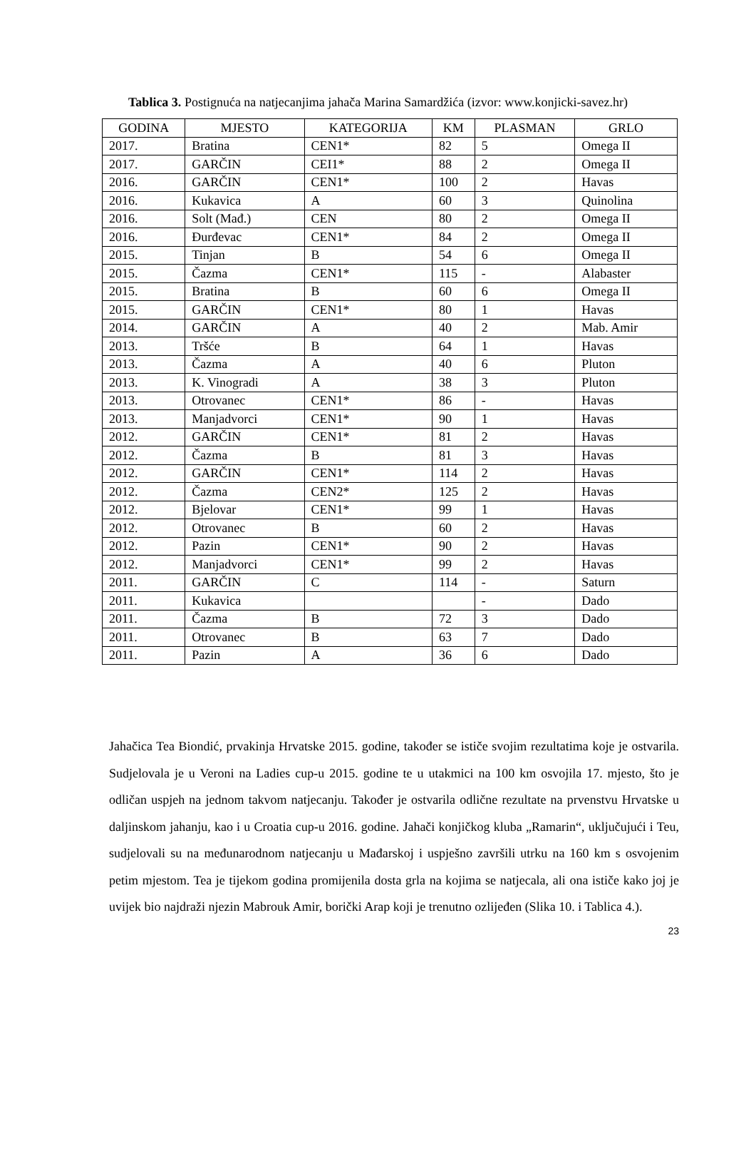Tablica 3. Postignuća na natjecanjima jahača Marina Samardžića (izvor: www.konjicki-savez.hr)
| GODINA | MJESTO | KATEGORIJA | KM | PLASMAN | GRLO |
| --- | --- | --- | --- | --- | --- |
| 2017. | Bratina | CEN1* | 82 | 5 | Omega II |
| 2017. | GARČIN | CEI1* | 88 | 2 | Omega II |
| 2016. | GARČIN | CEN1* | 100 | 2 | Havas |
| 2016. | Kukavica | A | 60 | 3 | Quinolina |
| 2016. | Solt (Mađ.) | CEN | 80 | 2 | Omega II |
| 2016. | Đurđevac | CEN1* | 84 | 2 | Omega II |
| 2015. | Tinjan | B | 54 | 6 | Omega II |
| 2015. | Čazma | CEN1* | 115 | - | Alabaster |
| 2015. | Bratina | B | 60 | 6 | Omega II |
| 2015. | GARČIN | CEN1* | 80 | 1 | Havas |
| 2014. | GARČIN | A | 40 | 2 | Mab. Amir |
| 2013. | Tršće | B | 64 | 1 | Havas |
| 2013. | Čazma | A | 40 | 6 | Pluton |
| 2013. | K. Vinogradi | A | 38 | 3 | Pluton |
| 2013. | Otrovanec | CEN1* | 86 | - | Havas |
| 2013. | Manjadvorci | CEN1* | 90 | 1 | Havas |
| 2012. | GARČIN | CEN1* | 81 | 2 | Havas |
| 2012. | Čazma | B | 81 | 3 | Havas |
| 2012. | GARČIN | CEN1* | 114 | 2 | Havas |
| 2012. | Čazma | CEN2* | 125 | 2 | Havas |
| 2012. | Bjelovar | CEN1* | 99 | 1 | Havas |
| 2012. | Otrovanec | B | 60 | 2 | Havas |
| 2012. | Pazin | CEN1* | 90 | 2 | Havas |
| 2012. | Manjadvorci | CEN1* | 99 | 2 | Havas |
| 2011. | GARČIN | C | 114 | - | Saturn |
| 2011. | Kukavica | | | - | Dado |
| 2011. | Čazma | B | 72 | 3 | Dado |
| 2011. | Otrovanec | B | 63 | 7 | Dado |
| 2011. | Pazin | A | 36 | 6 | Dado |
Jahačica Tea Biondić, prvakinja Hrvatske 2015. godine, također se ističe svojim rezultatima koje je ostvarila. Sudjelovala je u Veroni na Ladies cup-u 2015. godine te u utakmici na 100 km osvojila 17. mjesto, što je odličan uspjeh na jednom takvom natjecanju. Također je ostvarila odlične rezultate na prvenstvu Hrvatske u daljinskom jahanju, kao i u Croatia cup-u 2016. godine. Jahači konjičkog kluba „Ramarin“, uključujući i Teu, sudjelovali su na međunarodnom natjecanju u Mađarskoj i uspješno završili utrku na 160 km s osvojenim petim mjestom. Tea je tijekom godina promijenila dosta grla na kojima se natjecala, ali ona ističe kako joj je uvijek bio najdraži njezin Mabrouk Amir, borički Arap koji je trenutno ozlijeđen (Slika 10. i Tablica 4.).
23